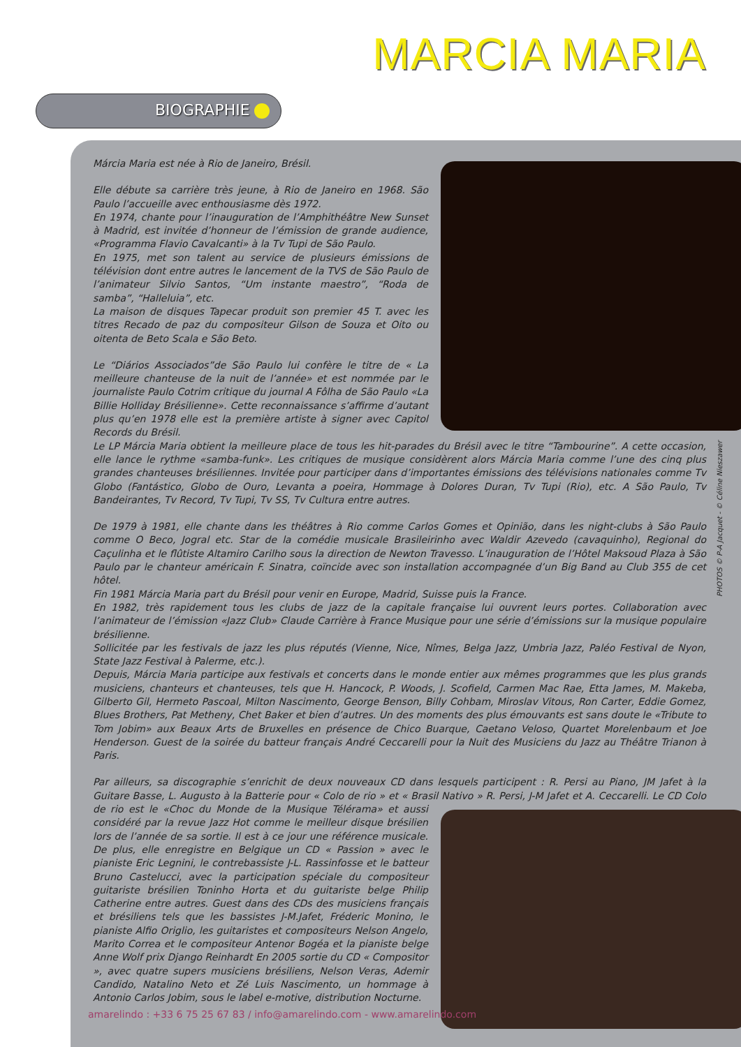MARCIA MARIA
BIOGRAPHIE
Márcia Maria est née à Rio de Janeiro, Brésil.
Elle débute sa carrière très jeune, à Rio de Janeiro en 1968. São Paulo l’accueille avec enthousiasme dès 1972.
En 1974, chante pour l’inauguration de l’Amphithéâtre New Sunset à Madrid, est invitée d’honneur de l’émission de grande audience, «Programma Flavio Cavalcanti» à la Tv Tupi de São Paulo.
En 1975, met son talent au service de plusieurs émissions de télévision dont entre autres le lancement de la TVS de São Paulo de l’animateur Silvio Santos, “Um instante maestro”, “Roda de samba”, “Halleluia”, etc.
La maison de disques Tapecar produit son premier 45 T. avec les titres Recado de paz du compositeur Gilson de Souza et Oito ou oitenta de Beto Scala e São Beto.
Le “Diários Associados”de São Paulo lui confère le titre de « La meilleure chanteuse de la nuit de l’année» et est nommée par le journaliste Paulo Cotrim critique du journal A Fôlha de São Paulo «La Billie Holliday Brésilienne». Cette reconnaissance s’affirme d’autant plus qu’en 1978 elle est la première artiste à signer avec Capitol Records du Brésil.
Le LP Márcia Maria obtient la meilleure place de tous les hit-parades du Brésil avec le titre “Tambourine”. A cette occasion, elle lance le rythme «samba-funk». Les critiques de musique considèrent alors Márcia Maria comme l’une des cinq plus grandes chanteuses brésiliennes. Invitée pour participer dans d’importantes émissions des télévisions nationales comme Tv Globo (Fantástico, Globo de Ouro, Levanta a poeira, Hommage à Dolores Duran, Tv Tupi (Rio), etc. A São Paulo, Tv Bandeirantes, Tv Record, Tv Tupi, Tv SS, Tv Cultura entre autres.
De 1979 à 1981, elle chante dans les théâtres à Rio comme Carlos Gomes et Opinião, dans les night-clubs à São Paulo comme O Beco, Jogral etc. Star de la comédie musicale Brasileirinho avec Waldir Azevedo (cavaquinho), Regional do Caçulinha et le flûtiste Altamiro Carilho sous la direction de Newton Travesso. L’inauguration de l’Hôtel Maksoud Plaza à São Paulo par le chanteur américain F. Sinatra, coïncide avec son installation accompagnée d’un Big Band au Club 355 de cet hôtel.
Fin 1981 Márcia Maria part du Brésil pour venir en Europe, Madrid, Suisse puis la France.
En 1982, très rapidement tous les clubs de jazz de la capitale française lui ouvrent leurs portes. Collaboration avec l’animateur de l’émission «Jazz Club» Claude Carrière à France Musique pour une série d’émissions sur la musique populaire brésilienne.
Sollicitée par les festivals de jazz les plus réputés (Vienne, Nice, Nîmes, Belga Jazz, Umbria Jazz, Paléo Festival de Nyon, State Jazz Festival à Palerme, etc.).
Depuis, Márcia Maria participe aux festivals et concerts dans le monde entier aux mêmes programmes que les plus grands musiciens, chanteurs et chanteuses, tels que H. Hancock, P. Woods, J. Scofield, Carmen Mac Rae, Etta James, M. Makeba, Gilberto Gil, Hermeto Pascoal, Milton Nascimento, George Benson, Billy Cohbam, Miroslav Vitous, Ron Carter, Eddie Gomez, Blues Brothers, Pat Metheny, Chet Baker et bien d’autres. Un des moments des plus émouvants est sans doute le «Tribute to Tom Jobim» aux Beaux Arts de Bruxelles en présence de Chico Buarque, Caetano Veloso, Quartet Morelenbaum et Joe Henderson. Guest de la soirée du batteur français André Ceccarelli pour la Nuit des Musiciens du Jazz au Théâtre Trianon à Paris.
Par ailleurs, sa discographie s’enrichit de deux nouveaux CD dans lesquels participent : R. Persi au Piano, JM Jafet à la Guitare Basse, L. Augusto à la Batterie pour « Colo de rio » et « Brasil Nativo » R. Persi, J-M Jafet et A. Ceccarelli. Le CD Colo de rio est le «Choc du Monde de la Musique Télérama» et aussi considéré par la revue Jazz Hot comme le meilleur disque brésilien lors de l’année de sa sortie. Il est à ce jour une référence musicale. De plus, elle enregistre en Belgique un CD « Passion » avec le pianiste Eric Legnini, le contrebassiste J-L. Rassinfosse et le batteur Bruno Castelucci, avec la participation spéciale du compositeur guitariste brésilien Toninho Horta et du guitariste belge Philip Catherine entre autres. Guest dans des CDs des musiciens français et brésiliens tels que les bassistes J-M.Jafet, Fréderic Monino, le pianiste Alfio Origlio, les guitaristes et compositeurs Nelson Angelo, Marito Correa et le compositeur Antenor Bogéa et la pianiste belge Anne Wolf prix Django Reinhardt En 2005 sortie du CD « Compositor », avec quatre supers musiciens brésiliens, Nelson Veras, Ademir Candido, Natalino Neto et Zé Luis Nascimento, un hommage à Antonio Carlos Jobim, sous le label e-motive, distribution Nocturne.
PHOTOS © P-A Jacquet - © Céline Nieszawer
amarelindo : +33 6 75 25 67 83 / info@amarelindo.com - www.amarelindo.com